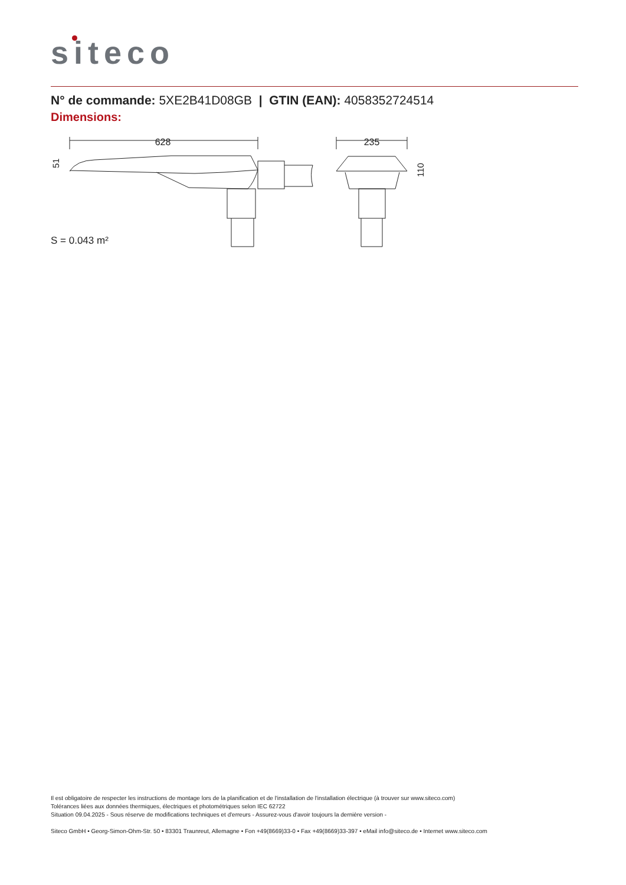siteco
N° de commande: 5XE2B41D08GB | GTIN (EAN): 4058352724514
Dimensions:
628
51
235
110
S = 0.043 m²
Il est obligatoire de respecter les instructions de montage lors de la planification et de l'installation de l'installation électrique (à trouver sur www.siteco.com)
Tolérances liées aux données thermiques, électriques et photométriques selon IEC 62722
Situation 09.04.2025 - Sous réserve de modifications techniques et d'erreurs - Assurez-vous d'avoir toujours la dernière version -
Siteco GmbH • Georg-Simon-Ohm-Str. 50 • 83301 Traunreut, Allemagne • Fon +49(8669)33-0 • Fax +49(8669)33-397 • eMail info@siteco.de • Internet www.siteco.com